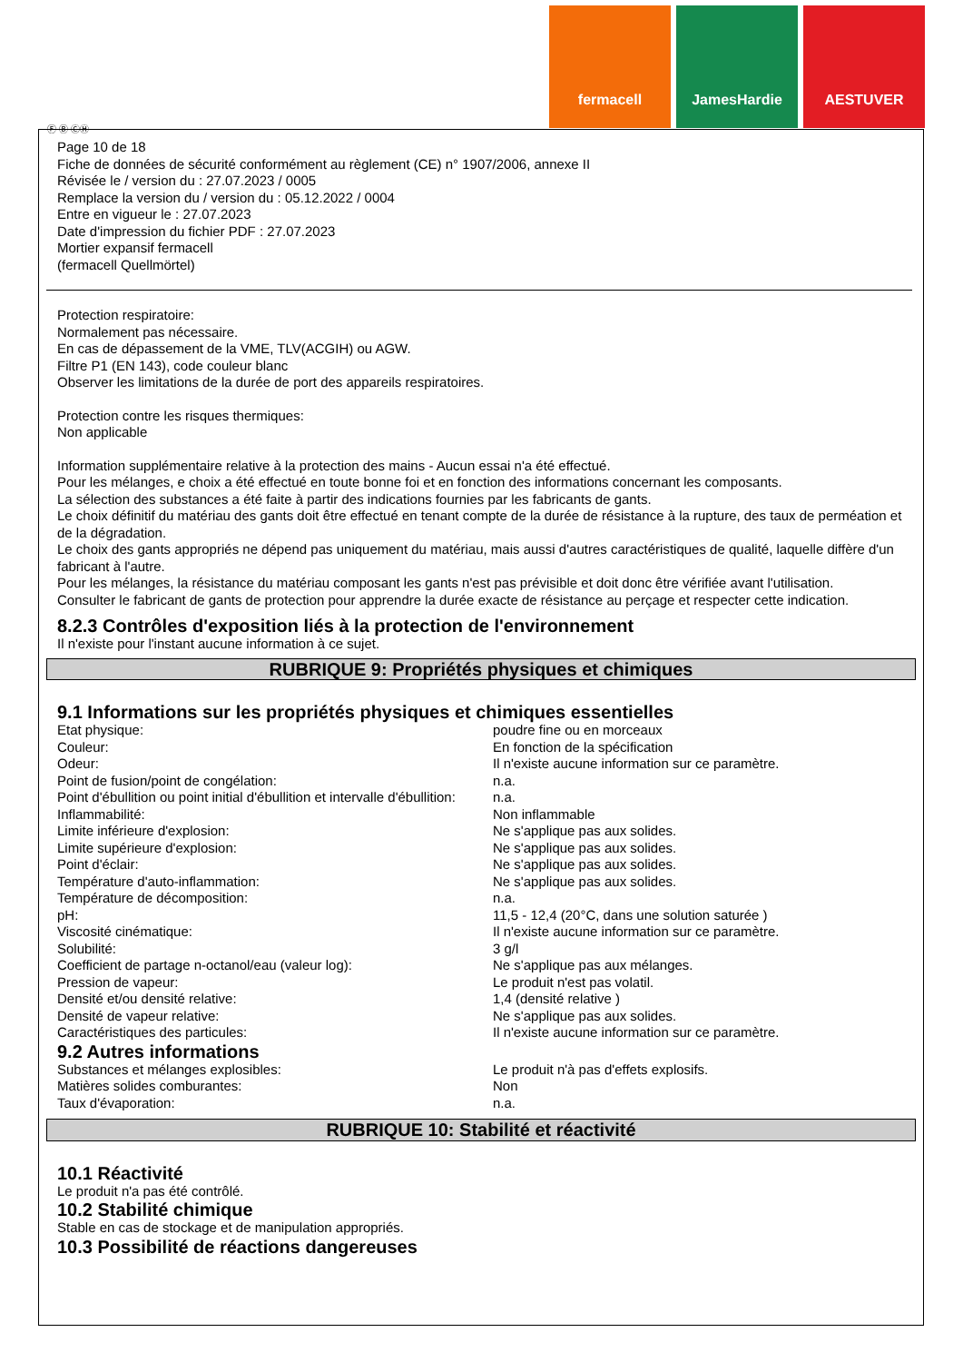fermacell JamesHardie AESTUVER
Ⓕ Ⓑ ⒸⒽ
Page 10 de 18
Fiche de données de sécurité conformément au règlement (CE) n° 1907/2006, annexe II
Révisée le / version du : 27.07.2023 / 0005
Remplace la version du / version du : 05.12.2022 / 0004
Entre en vigueur le : 27.07.2023
Date d'impression du fichier PDF : 27.07.2023
Mortier expansif fermacell
(fermacell Quellmörtel)
Protection respiratoire:
Normalement pas nécessaire.
En cas de dépassement de la VME, TLV(ACGIH) ou AGW.
Filtre P1 (EN 143), code couleur blanc
Observer les limitations de la durée de port des appareils respiratoires.
Protection contre les risques thermiques:
Non applicable
Information supplémentaire relative à la protection des mains - Aucun essai n'a été effectué.
Pour les mélanges, e choix a été effectué en toute bonne foi et en fonction des informations concernant les composants.
La sélection des substances a été faite à partir des indications fournies par les fabricants de gants.
Le choix définitif du matériau des gants doit être effectué en tenant compte de la durée de résistance à la rupture, des taux de perméation et de la dégradation.
Le choix des gants appropriés ne dépend pas uniquement du matériau, mais aussi d'autres caractéristiques de qualité, laquelle diffère d'un fabricant à l'autre.
Pour les mélanges, la résistance du matériau composant les gants n'est pas prévisible et doit donc être vérifiée avant l'utilisation.
Consulter le fabricant de gants de protection pour apprendre la durée exacte de résistance au perçage et respecter cette indication.
8.2.3 Contrôles d'exposition liés à la protection de l'environnement
Il n'existe pour l'instant aucune information à ce sujet.
RUBRIQUE 9: Propriétés physiques et chimiques
9.1 Informations sur les propriétés physiques et chimiques essentielles
| Etat physique: | poudre fine ou en morceaux |
| Couleur: | En fonction de la spécification |
| Odeur: | Il n'existe aucune information sur ce paramètre. |
| Point de fusion/point de congélation: | n.a. |
| Point d'ébullition ou point initial d'ébullition et intervalle d'ébullition: | n.a. |
| Inflammabilité: | Non inflammable |
| Limite inférieure d'explosion: | Ne s'applique pas aux solides. |
| Limite supérieure d'explosion: | Ne s'applique pas aux solides. |
| Point d'éclair: | Ne s'applique pas aux solides. |
| Température d'auto-inflammation: | Ne s'applique pas aux solides. |
| Température de décomposition: | n.a. |
| pH: | 11,5 - 12,4 (20°C, dans une solution saturée ) |
| Viscosité cinématique: | Il n'existe aucune information sur ce paramètre. |
| Solubilité: | 3 g/l |
| Coefficient de partage n-octanol/eau (valeur log): | Ne s'applique pas aux mélanges. |
| Pression de vapeur: | Le produit n'est pas volatil. |
| Densité et/ou densité relative: | 1,4 (densité relative ) |
| Densité de vapeur relative: | Ne s'applique pas aux solides. |
| Caractéristiques des particules: | Il n'existe aucune information sur ce paramètre. |
9.2 Autres informations
| Substances et mélanges explosibles: | Le produit n'à pas d'effets explosifs. |
| Matières solides comburantes: | Non |
| Taux d'évaporation: | n.a. |
RUBRIQUE 10: Stabilité et réactivité
10.1 Réactivité
Le produit n'a pas été contrôlé.
10.2 Stabilité chimique
Stable en cas de stockage et de manipulation appropriés.
10.3 Possibilité de réactions dangereuses